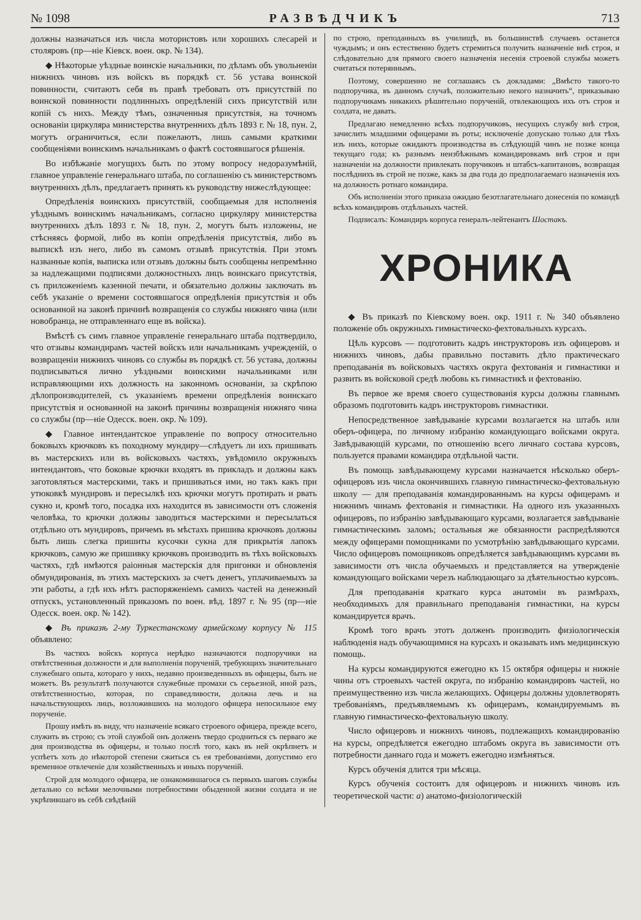№ 1098 РАЗВѢДЧИКЪ 713
должны назначаться изъ числа мотористовъ или хорошихъ слесарей и столяровъ (пр—ніе Кіевск. воен. окр. № 134).
◆ Нѣкоторые уѣздные воинскіе начальники, по дѣламъ объ увольненіи нижнихъ чиновъ изъ войскъ въ порядкѣ ст. 56 устава воинской повинности, считаютъ себя въ правѣ требовать отъ присутствій по воинской повинности подлинныхъ опредѣленій сихъ присутствій или копій съ нихъ. Между тѣмъ, означенныя присутствія, на точномъ основаніи циркуляра министерства внутреннихъ дѣлъ 1893 г. № 18, пун. 2, могутъ ограничиться, если пожелаютъ, лишь самыми краткими сообщеніями воинскимъ начальникамъ о фактѣ состоявшагося рѣшенія.
Во избѣжаніе могущихъ быть по этому вопросу недоразумѣній, главное управленіе генеральнаго штаба, по соглашенію съ министерствомъ внутреннихъ дѣлъ, предлагаетъ принять къ руководству нижеслѣдующее:
Опредѣленія воинскихъ присутствій, сообщаемыя для исполненія уѣзднымъ воинскимъ начальникамъ, согласно циркуляру министерства внутреннихъ дѣлъ 1893 г. № 18, пун. 2, могутъ быть изложены, не стѣсняясь формой, либо въ копіи опредѣленія присутствія, либо въ выпискѣ изъ него, либо въ самомъ отзывѣ присутствія. При этомъ названные копія, выписка или отзывъ должны быть сообщены непремѣнно за надлежащими подписями должностныхъ лицъ воинскаго присутствія, съ приложеніемъ казенной печати, и обязательно должны заключать въ себѣ указаніе о времени состоявшагося опредѣленія присутствія и объ основанной на законѣ причинѣ возвращенія со службы нижняго чина (или новобранца, не отправленнаго еще въ войска).
Вмѣстѣ съ симъ главное управленіе генеральнаго штаба подтвердило, что отзывы командирамъ частей войскъ или начальникамъ учрежденій, о возвращеніи нижнихъ чиновъ со службы въ порядкѣ ст. 56 устава, должны подписываться лично уѣздными воинскими начальниками или исправляющими ихъ должность на законномъ основаніи, за скрѣпою дѣлопроизводителей, съ указаніемъ времени опредѣленія воинскаго присутствія и основанной на законѣ причины возвращенія нижняго чина со службы (пр—ніе Одесск. воен. окр. № 109).
◆ Главное интендантское управленіе по вопросу относительно боковыхъ крючковъ къ походному мундиру—слѣдуетъ ли ихъ пришивать въ мастерскихъ или въ войсковыхъ частяхъ, увѣдомило окружныхъ интендантовъ, что боковые крючки входятъ въ прикладъ и должны какъ заготовляться мастерскими, такъ и пришиваться ими, но такъ какъ при утюковкѣ мундировъ и пересылкѣ ихъ крючки могутъ протирать и рвать сукно и, кромѣ того, посадка ихъ находится въ зависимости отъ сложенія человѣка, то крючки должны заводиться мастерскими и пересылаться отдѣльно отъ мундировъ, причемъ въ мѣстахъ пришива крючковъ должны быть лишь слегка пришиты кусочки сукна для прикрытія лапокъ крючковъ, самую же пришивку крючковъ производить въ тѣхъ войсковыхъ частяхъ, гдѣ имѣются раіонныя мастерскія для пригонки и обновленія обмундированія, въ этихъ мастерскихъ за счетъ денегъ, уплачиваемыхъ за эти работы, а гдѣ ихъ нѣтъ распоряженіемъ самихъ частей на денежный отпускъ, установленный приказомъ по воен. вѣд. 1897 г. № 95 (пр—ніе Одесск. воен. окр. № 142).
◆ Въ приказѣ 2-му Туркестанскому армейскому корпусу № 115 объявлено:
Въ частяхъ войскъ корпуса нерѣдко назначаются подпоручики на отвѣтственныя должности и для выполненія порученій, требующихъ значительнаго служебнаго опыта, котораго у нихъ, недавно произведенныхъ въ офицеры, быть не можетъ. Въ результатѣ получаются служебные промахи съ серьезной, иной разъ, отвѣтственностью, которая, по справедливости, должна лечь и на начальствующихъ лицъ, возложившихъ на молодого офицера непосильное ему порученіе.
Прошу имѣть въ виду, что назначеніе всякаго строевого офицера, прежде всего, служить въ строю; съ этой службой онъ долженъ твердо сродниться съ перваго же дня производства въ офицеры, и только послѣ того, какъ въ ней окрѣпнетъ и успѣетъ хоть до нѣкоторой степени сжиться съ ея требованіями, допустимо его временное отвлеченіе для хозяйственныхъ и иныхъ порученій.
Строй для молодого офицера, не ознакомившагося съ первыхъ шаговъ службы детально со всѣми мелочными потребностями обыденной жизни солдата и не укрѣпившаго въ себѣ свѣдѣній
по строю, преподанныхъ въ училищѣ, въ большинствѣ случаевъ останется чуждымъ; и онъ естественно будетъ стремиться получить назначеніе внѣ строя, и слѣдовательно для прямого своего назначенія несенія строевой службы можетъ считаться потеряннымъ.
Поэтому, совершенно не соглашаясь съ докладами: „Вмѣсто такого-то подпоручика, въ данномъ случаѣ, положительно некого назначить“, приказываю подпоручикамъ никакихъ рѣшительно порученій, отвлекающихъ ихъ отъ строя и солдата, не давать.
Предлагаю немедленно всѣхъ подпоручиковъ, несущихъ службу внѣ строя, зачислить младшими офицерами въ роты; исключеніе допускаю только для тѣхъ изъ нихъ, которые ожидаютъ производства въ слѣдующій чинъ не позже конца текущаго года; къ разнымъ неизбѣжнымъ командировкамъ внѣ строя и при назначеніи на должности привлекать поручиковъ и штабсъ-капитановъ, возвращая послѣднихъ въ строй не позже, какъ за два года до предполагаемаго назначенія ихъ на должность ротнаго командира.
Объ исполненіи этого приказа ожидаю безотлагательнаго донесенія по командѣ всѣхъ командировъ отдѣльныхъ частей.
Подписалъ: Командиръ корпуса генералъ-лейтенантъ Шостакъ.
ХРОНИКА
◆ Въ приказѣ по Кіевскому воен. окр. 1911 г. № 340 объявлено положеніе объ окружныхъ гимнастическо-фехтовальныхъ курсахъ.
Цѣль курсовъ — подготовить кадръ инструкторовъ изъ офицеровъ и нижнихъ чиновъ, дабы правильно поставить дѣло практическаго преподаванія въ войсковыхъ частяхъ округа фехтованія и гимнастики и развить въ войсковой средѣ любовь къ гимнастикѣ и фехтованію.
Въ первое же время своего существованія курсы должны главнымъ образомъ подготовить кадръ инструкторовъ гимнастики.
Непосредственное завѣдываніе курсами возлагается на штабъ или оберъ-офицера, по личному избранію командующаго войсками округа. Завѣдывающій курсами, по отношенію всего личнаго состава курсовъ, пользуется правами командира отдѣльной части.
Въ помощь завѣдывающему курсами назначается нѣсколько оберъ-офицеровъ изъ числа окончившихъ главную гимнастическо-фехтовальную школу — для преподаванія командированнымъ на курсы офицерамъ и нижнимъ чинамъ фехтованія и гимнастики. На одного изъ указанныхъ офицеровъ, по избранію завѣдывающаго курсами, возлагается завѣдываніе гимнастическимъ заломъ; остальныя же обязанности распредѣляются между офицерами помощниками по усмотрѣнію завѣдывающаго курсами. Число офицеровъ помощниковъ опредѣляется завѣдывающимъ курсами въ зависимости отъ числа обучаемыхъ и представляется на утвержденіе командующаго войсками черезъ наблюдающаго за дѣятельностью курсовъ.
Для преподаванія краткаго курса анатоміи въ размѣрахъ, необходимыхъ для правильнаго преподаванія гимнастики, на курсы командируется врачъ.
Кромѣ того врачъ этотъ долженъ производить физіологическія наблюденія надъ обучающимися на курсахъ и оказывать имъ медицинскую помощь.
На курсы командируются ежегодно къ 15 октября офицеры и нижніе чины отъ строевыхъ частей округа, по избранію командировъ частей, но преимущественно изъ числа желающихъ. Офицеры должны удовлетворять требованіямъ, предъявляемымъ къ офицерамъ, командируемымъ въ главную гимнастическо-фехтовальную школу.
Число офицеровъ и нижнихъ чиновъ, подлежащихъ командированію на курсы, опредѣляется ежегодно штабомъ округа въ зависимости отъ потребности даннаго года и можетъ ежегодно измѣняться.
Курсъ обученія длится три мѣсяца.
Курсъ обученія состоитъ для офицеровъ и нижнихъ чиновъ изъ теоретической части: а) анатомо-физіологическій